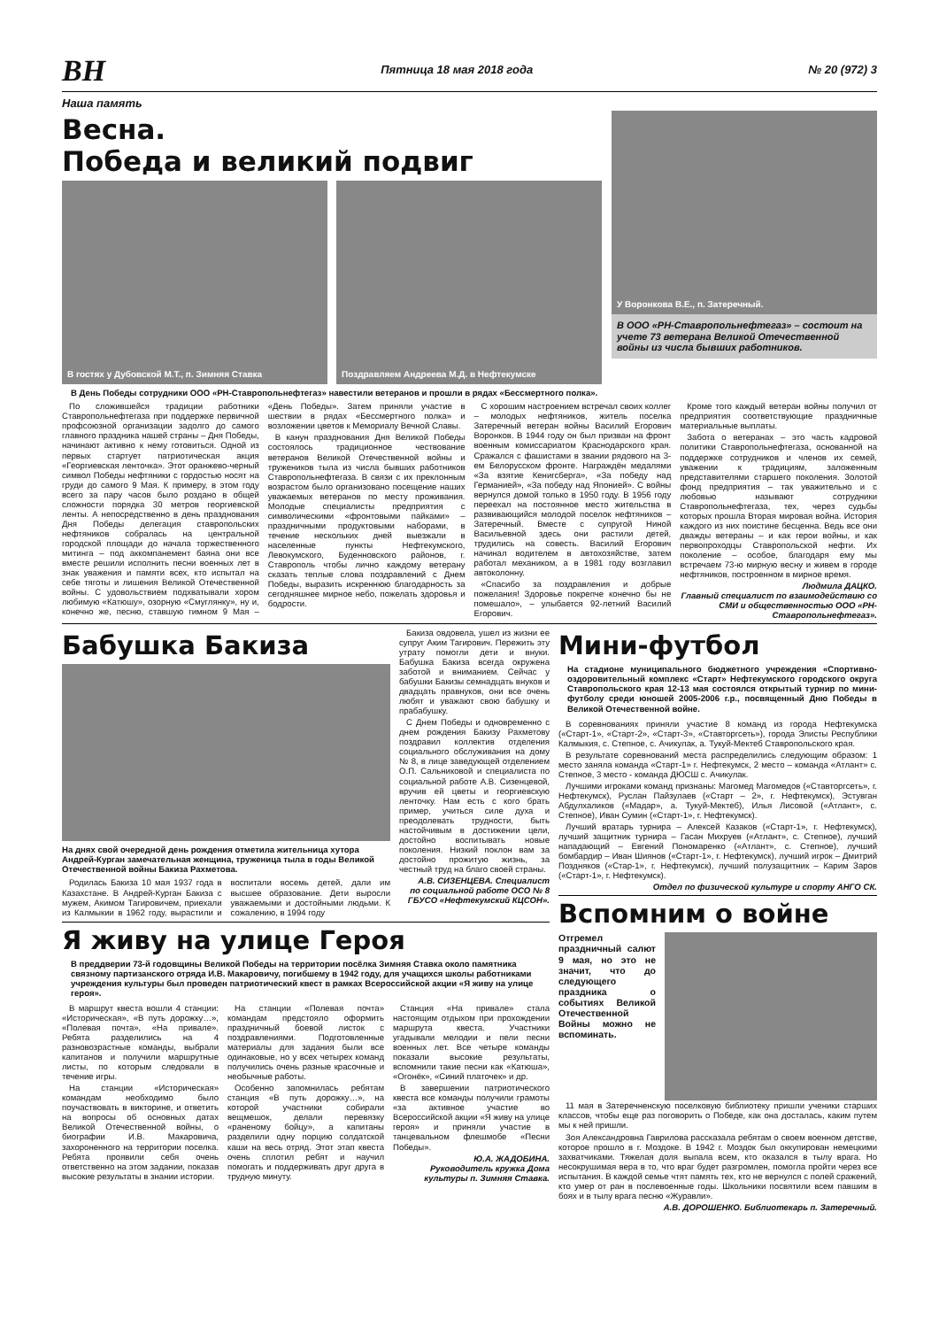ВН Пятница 18 мая 2018 года № 20 (972) 3
Наша память
Весна.
Победа и великий подвиг
В гостях у Дубовской М.Т., п. Зимняя Ставка Поздравляем Андреева М.Д. в Нефтекумске
У Воронкова В.Е., п. Затеречный.
В ООО «РН-Ставропольнефтегаз» – состоит на учете 73 ветерана Великой Отечественной войны из числа бывших работников.
В День Победы сотрудники ООО «РН-Ставропольнефтегаз» навестили ветеранов и прошли в рядах «Бессмертного полка».
По сложившейся традиции работники Ставропольнефтегаза при поддержке первичной профсоюзной организации задолго до самого главного праздника нашей страны – Дня Победы, начинают активно к нему готовиться. Одной из первых стартует патриотическая акция «Георгиевская ленточка». Этот оранжево-черный символ Победы нефтяники с гордостью носят на груди до самого 9 Мая. К примеру, в этом году всего за пару часов было роздано в общей сложности порядка 30 метров георгиевской ленты. А непосредственно в день празднования Дня Победы делегация ставропольских нефтяников собралась на центральной городской площади до начала торжественного митинга – под аккомпанемент баяна они все вместе решили исполнить песни военных лет в знак уважения и памяти всех, кто испытал на себе тяготы и лишения Великой Отечественной войны. С удовольствием подхватывали хором любимую «Катюшу», озорную «Смуглянку», ну и, конечно же, песню, ставшую гимном 9 Мая – «День Победы». Затем приняли участие в шествии в рядах «Бессмертного полка» и возложении цветов к Мемориалу Вечной Славы.
В канун празднования Дня Великой Победы состоялось традиционное чествование ветеранов Великой Отечественной войны и тружеников тыла из числа бывших работников Ставропольнефтегаза. В связи с их преклонным возрастом было организовано посещение наших уважаемых ветеранов по месту проживания. Молодые специалисты предприятия с символическими «фронтовыми пайками» – праздничными продуктовыми наборами, в течение нескольких дней выезжали в населенные пункты Нефтекумского, Левокумского, Буденновского районов, г. Ставрополь чтобы лично каждому ветерану сказать теплые слова поздравлений с Днем Победы, выразить искреннюю благодарность за сегодняшнее мирное небо, пожелать здоровья и бодрости.
С хорошим настроением встречал своих коллег – молодых нефтяников, житель поселка Затеречный ветеран войны Василий Егорович Воронков. В 1944 году он был призван на фронт военным комиссариатом Краснодарского края. Сражался с фашистами в звании рядового на 3-ем Белорусском фронте. Награждён медалями «За взятие Кенигсберга», «За победу над Германией», «За победу над Японией». С войны вернулся домой только в 1950 году. В 1956 году переехал на постоянное место жительства в развивающийся молодой поселок нефтяников – Затеречный. Вместе с супругой Ниной Васильевной здесь они растили детей, трудились на совесть. Василий Егорович начинал водителем в автохозяйстве, затем работал механиком, а в 1981 году возглавил автоколонну.
«Спасибо за поздравления и добрые пожелания! Здоровье покрепче конечно бы не помешало», – улыбается 92-летний Василий Егорович.
Кроме того каждый ветеран войны получил от предприятия соответствующие праздничные материальные выплаты.
Забота о ветеранах – это часть кадровой политики Ставропольнефтегаза, основанной на поддержке сотрудников и членов их семей, уважении к традициям, заложенным представителями старшего поколения. Золотой фонд предприятия – так уважительно и с любовью называют сотрудники Ставропольнефтегаза, тех, через судьбы которых прошла Вторая мировая война. История каждого из них поистине бесценна. Ведь все они дважды ветераны – и как герои войны, и как первопроходцы Ставропольской нефти. Их поколение – особое, благодаря ему мы встречаем 73-ю мирную весну и живем в городе нефтяников, построенном в мирное время.
Людмила ДАЦКО.
Главный специалист по взаимодействию со СМИ и общественностью ООО «РН-Ставропольнефтегаз».
Бабушка Бакиза
На днях свой очередной день рождения отметила жительница хутора Андрей-Курган замечательная женщина, труженица тыла в годы Великой Отечественной войны Бакиза Рахметова.
Родилась Бакиза 10 мая 1937 года в Казахстане. В Андрей-Курган Бакиза с мужем, Акимом Тагировичем, приехали из Калмыкии в 1962 году, вырастили и воспитали восемь детей, дали им высшее образование. Дети выросли уважаемыми и достойными людьми. К сожалению, в 1994 году
Бакиза овдовела, ушел из жизни ее супруг Аким Тагирович. Пережить эту утрату помогли дети и внуки. Бабушка Бакиза всегда окружена заботой и вниманием. Сейчас у бабушки Бакизы семнадцать внуков и двадцать правнуков, они все очень любят и уважают свою бабушку и прабабушку.
С Днем Победы и одновременно с днем рождения Бакизу Рахметову поздравил коллектив отделения социального обслуживания на дому № 8, в лице заведующей отделением О.П. Сальниковой и специалиста по социальной работе А.В. Сизенцевой, вручив ей цветы и георгиевскую ленточку. Нам есть с кого брать пример, учиться силе духа и преодолевать трудности, быть настойчивым в достижении цели, достойно воспитывать новые поколения. Низкий поклон вам за достойно прожитую жизнь, за честный труд на благо своей страны.
А.В. СИЗЕНЦЕВА. Специалист по социальной работе ОСО № 8 ГБУСО «Нефтекумский КЦСОН».
Я живу на улице Героя
В преддверии 73-й годовщины Великой Победы на территории посёлка Зимняя Ставка около памятника связному партизанского отряда И.В. Макаровичу, погибшему в 1942 году, для учащихся школы работниками учреждения культуры был проведен патриотический квест в рамках Всероссийской акции «Я живу на улице героя».
В маршрут квеста вошли 4 станции: «Историческая», «В путь дорожку…», «Полевая почта», «На привале». Ребята разделились на 4 разновозрастные команды, выбрали капитанов и получили маршрутные листы, по которым следовали в течение игры.
На станции «Историческая» командам необходимо было поучаствовать в викторине, и ответить на вопросы об основных датах Великой Отечественной войны, о биографии И.В. Макаровича, захороненного на территории поселка. Ребята проявили себя очень ответственно на этом задании, показав высокие результаты в знании истории.
На станции «Полевая почта» командам предстояло оформить праздничный боевой листок с поздравлениями. Подготовленные материалы для задания были все одинаковые, но у всех четырех команд получились очень разные красочные и необычные работы.
Особенно запомнилась ребятам станция «В путь дорожку…», на которой участники собирали вещмешок, делали перевязку «раненому бойцу», а капитаны разделили одну порцию солдатской каши на весь отряд. Этот этап квеста очень сплотил ребят и научил помогать и поддерживать друг друга в трудную минуту.
Станция «На привале» стала настоящим отдыхом при прохождении маршрута квеста. Участники угадывали мелодии и пели песни военных лет. Все четыре команды показали высокие результаты, вспомнили такие песни как «Катюша», «Огонёк», «Синий платочек» и др.
В завершении патриотического квеста все команды получили грамоты «за активное участие во Всероссийской акции «Я живу на улице героя» и приняли участие в танцевальном флешмобе «Песни Победы».
Ю.А. ЖАДОБИНА.
Руководитель кружка Дома культуры п. Зимняя Ставка.
Мини-футбол
На стадионе муниципального бюджетного учреждения «Спортивно-оздоровительный комплекс «Старт» Нефтекумского городского округа Ставропольского края 12-13 мая состоялся открытый турнир по мини-футболу среди юношей 2005-2006 г.р., посвященный Дню Победы в Великой Отечественной войне.
В соревнованиях приняли участие 8 команд из города Нефтекумска («Старт-1», «Старт-2», «Старт-3», «Ставторгсеть»), города Элисты Республики Калмыкия, с. Степное, с. Ачикулак, а. Тукуй-Мектеб Ставропольского края.
В результате соревнований места распределились следующим образом: 1 место заняла команда «Старт-1» г. Нефтекумск, 2 место – команда «Атлант» с. Степное, 3 место - команда ДЮСШ с. Ачикулак.
Лучшими игроками команд признаны: Магомед Магомедов («Ставторгсеть», г. Нефтекумск), Руслан Пайзулаев («Старт – 2», г. Нефтекумск), Эстувган Абдулхаликов («Мадар», а. Тукуй-Мектеб), Илья Лисовой («Атлант», с. Степное), Иван Сумин («Старт-1», г. Нефтекумск).
Лучший вратарь турнира – Алексей Казаков («Старт-1», г. Нефтекумск), лучший защитник турнира – Гасан Михруев («Атлант», с. Степное), лучший нападающий – Евгений Пономаренко («Атлант», с. Степное), лучший бомбардир – Иван Шиянов («Старт-1», г. Нефтекумск), лучший игрок – Дмитрий Поздняков («Стар-1», г. Нефтекумск), лучший полузащитник – Карим Заров («Старт-1», г. Нефтекумск).
Отдел по физической культуре и спорту АНГО СК.
Вспомним о войне
Отгремел праздничный салют 9 мая, но это не значит, что до следующего праздника о событиях Великой Отечественной Войны можно не вспоминать.
11 мая в Затеречненскую поселковую библиотеку пришли ученики старших классов, чтобы еще раз поговорить о Победе, как она досталась, каким путем мы к ней пришли.
Зоя Александровна Гаврилова рассказала ребятам о своем военном детстве, которое прошло в г. Моздоке. В 1942 г. Моздок был оккупирован немецкими захватчиками. Тяжелая доля выпала всем, кто оказался в тылу врага. Но несокрушимая вера в то, что враг будет разгромлен, помогла пройти через все испытания. В каждой семье чтят память тех, кто не вернулся с полей сражений, кто умер от ран в послевоенные годы. Школьники посвятили всем павшим в боях и в тылу врага песню «Журавли».
А.В. ДОРОШЕНКО. Библиотекарь п. Затеречный.